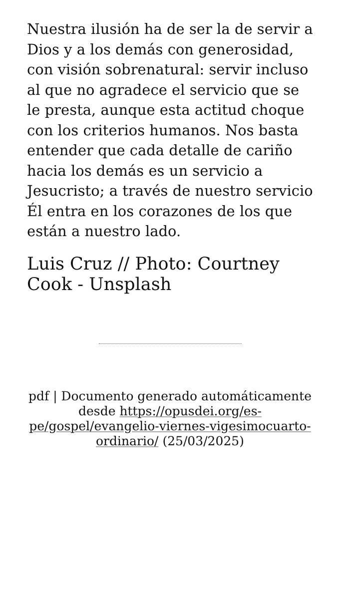Nuestra ilusión ha de ser la de servir a Dios y a los demás con generosidad, con visión sobrenatural: servir incluso al que no agradece el servicio que se le presta, aunque esta actitud choque con los criterios humanos. Nos basta entender que cada detalle de cariño hacia los demás es un servicio a Jesucristo; a través de nuestro servicio Él entra en los corazones de los que están a nuestro lado.
Luis Cruz // Photo: Courtney Cook - Unsplash
pdf | Documento generado automáticamente desde https://opusdei.org/es-pe/gospel/evangelio-viernes-vigesimocuarto-ordinario/ (25/03/2025)